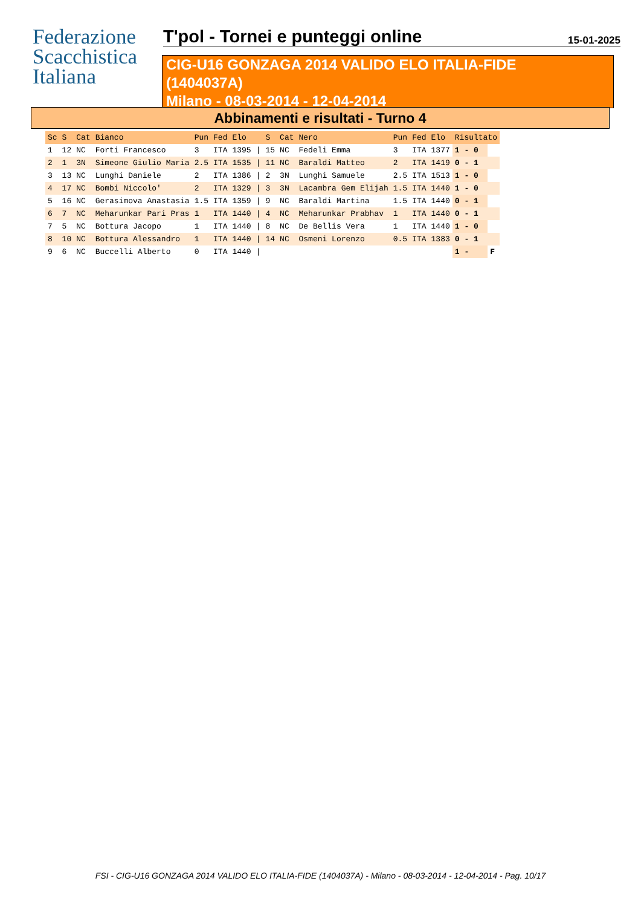Federazione
Scacchistica
Italiana
T'pol - Tornei e punteggi online
15-01-2025
CIG-U16 GONZAGA 2014 VALIDO ELO ITALIA-FIDE
(1404037A)
Milano - 08-03-2014 - 12-04-2014
Abbinamenti e risultati - Turno 4
| Sc | S | Cat | Bianco | Pun | Fed | Elo | | S | Cat | Nero | Pun | Fed | Elo | Risultato | |
| --- | --- | --- | --- | --- | --- | --- | --- | --- | --- | --- | --- | --- | --- | --- | --- |
| 1 | 12 | NC | Forti Francesco | 3 | ITA | 1395 | / | 15 | NC | Fedeli Emma | 3 | ITA | 1377 | 1 - 0 | |
| 2 | 1 | 3N | Simeone Giulio Maria | 2.5 | ITA | 1535 | / | 11 | NC | Baraldi Matteo | 2 | ITA | 1419 | 0 - 1 | |
| 3 | 13 | NC | Lunghi Daniele | 2 | ITA | 1386 | / | 2 | 3N | Lunghi Samuele | 2.5 | ITA | 1513 | 1 - 0 | |
| 4 | 17 | NC | Bombi Niccolo' | 2 | ITA | 1329 | / | 3 | 3N | Lacambra Gem Elijah | 1.5 | ITA | 1440 | 1 - 0 | |
| 5 | 16 | NC | Gerasimova Anastasia | 1.5 | ITA | 1359 | / | 9 | NC | Baraldi Martina | 1.5 | ITA | 1440 | 0 - 1 | |
| 6 | 7 | NC | Meharunkar Pari Pras | 1 | ITA | 1440 | / | 4 | NC | Meharunkar Prabhav | 1 | ITA | 1440 | 0 - 1 | |
| 7 | 5 | NC | Bottura Jacopo | 1 | ITA | 1440 | / | 8 | NC | De Bellis Vera | 1 | ITA | 1440 | 1 - 0 | |
| 8 | 10 | NC | Bottura Alessandro | 1 | ITA | 1440 | / | 14 | NC | Osmeni Lorenzo | 0.5 | ITA | 1383 | 0 - 1 | |
| 9 | 6 | NC | Buccelli Alberto | 0 | ITA | 1440 | / | | | | | | | 1 - | F |
FSI - CIG-U16 GONZAGA 2014 VALIDO ELO ITALIA-FIDE (1404037A) - Milano - 08-03-2014 - 12-04-2014 - Pag. 10/17